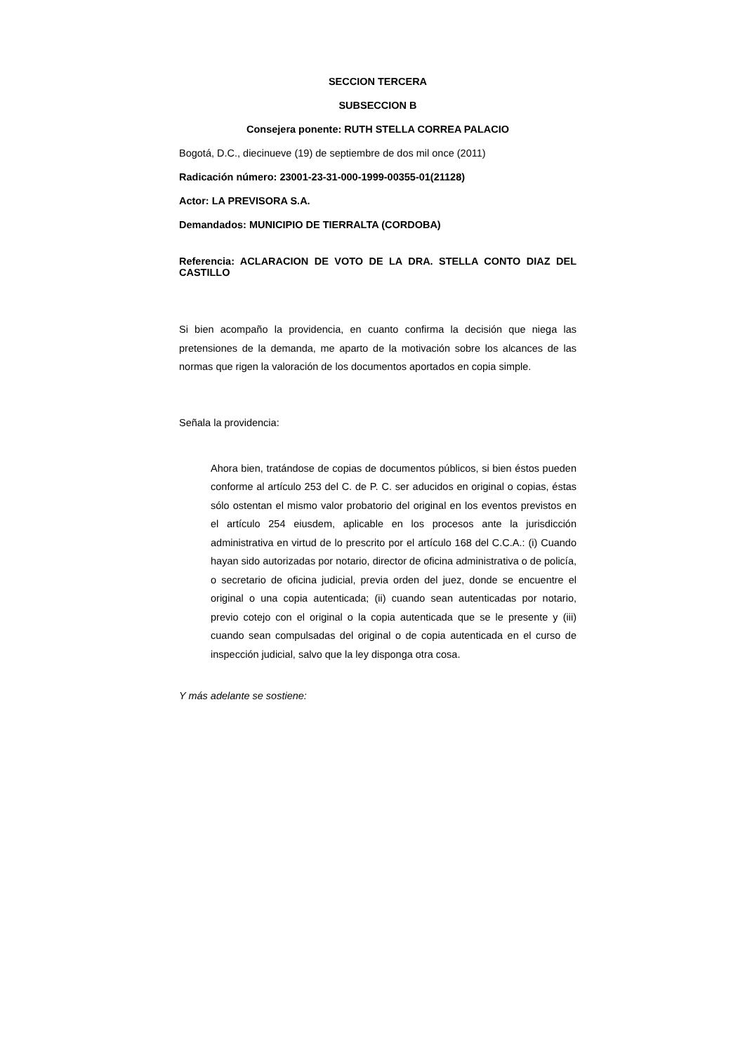SECCION TERCERA
SUBSECCION B
Consejera ponente: RUTH STELLA CORREA PALACIO
Bogotá, D.C., diecinueve (19) de septiembre de dos mil once (2011)
Radicación número: 23001-23-31-000-1999-00355-01(21128)
Actor: LA PREVISORA S.A.
Demandados: MUNICIPIO DE TIERRALTA (CORDOBA)
Referencia: ACLARACION DE VOTO DE LA DRA. STELLA CONTO DIAZ DEL CASTILLO
Si bien acompaño la providencia, en cuanto confirma la decisión que niega las pretensiones de la demanda, me aparto de la motivación sobre los alcances de las normas que rigen la valoración de los documentos aportados en copia simple.
Señala la providencia:
Ahora bien, tratándose de copias de documentos públicos, si bien éstos pueden conforme al artículo 253 del C. de P. C. ser aducidos en original o copias, éstas sólo ostentan el mismo valor probatorio del original en los eventos previstos en el artículo 254 eiusdem, aplicable en los procesos ante la jurisdicción administrativa en virtud de lo prescrito por el artículo 168 del C.C.A.: (i) Cuando hayan sido autorizadas por notario, director de oficina administrativa o de policía, o secretario de oficina judicial, previa orden del juez, donde se encuentre el original o una copia autenticada; (ii) cuando sean autenticadas por notario, previo cotejo con el original o la copia autenticada que se le presente y (iii) cuando sean compulsadas del original o de copia autenticada en el curso de inspección judicial, salvo que la ley disponga otra cosa.
Y más adelante se sostiene: